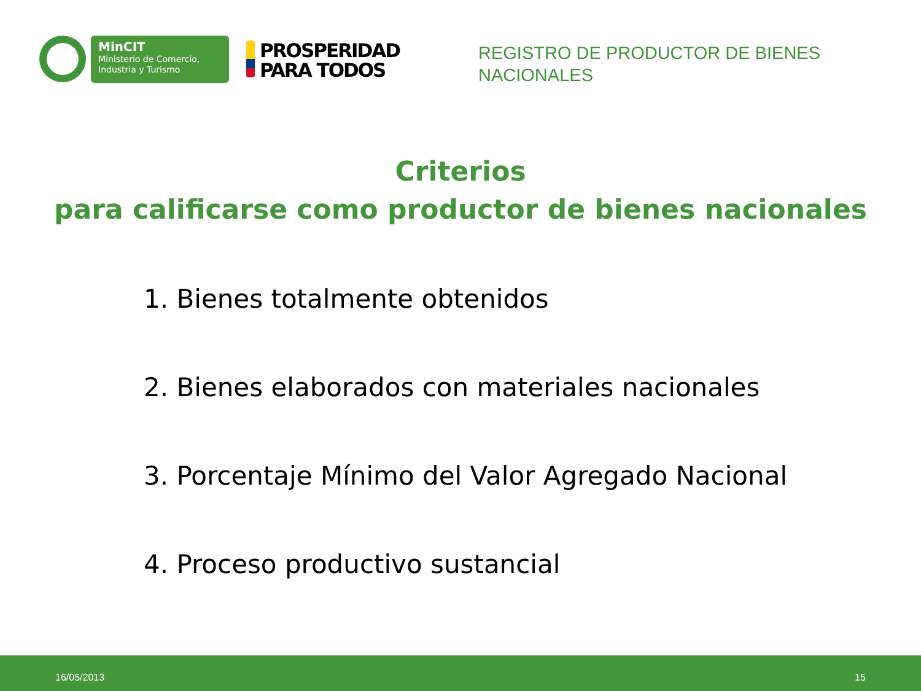MinCIT
Ministerio de Comercio,
Industria y Turismo
PROSPERIDAD
PARA TODOS
REGISTRO DE PRODUCTOR DE BIENES NACIONALES
Criterios
para calificarse como productor de bienes nacionales
1. Bienes totalmente obtenidos
2. Bienes elaborados con materiales nacionales
3. Porcentaje Mínimo del Valor Agregado Nacional
4. Proceso productivo sustancial
16/05/2013 15